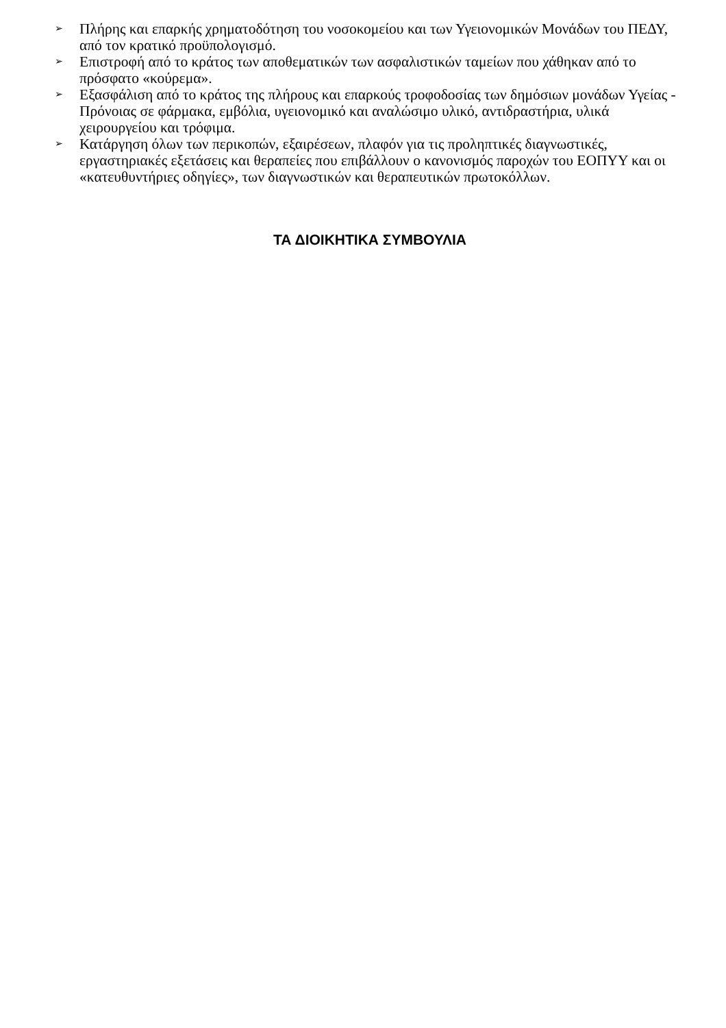➢ Πλήρης και επαρκής χρηματοδότηση του νοσοκομείου και των Υγειονομικών Μονάδων του ΠΕΔΥ, από τον κρατικό προϋπολογισμό.
➢ Επιστροφή από το κράτος των αποθεματικών των ασφαλιστικών ταμείων που χάθηκαν από το πρόσφατο «κούρεμα».
➢ Εξασφάλιση από το κράτος της πλήρους και επαρκούς τροφοδοσίας των δημόσιων μονάδων Υγείας - Πρόνοιας σε φάρμακα, εμβόλια, υγειονομικό και αναλώσιμο υλικό, αντιδραστήρια, υλικά χειρουργείου και τρόφιμα.
➢ Κατάργηση όλων των περικοπών, εξαιρέσεων, πλαφόν για τις προληπτικές διαγνωστικές, εργαστηριακές εξετάσεις και θεραπείες που επιβάλλουν ο κανονισμός παροχών του ΕΟΠΥΥ και οι «κατευθυντήριες οδηγίες», των διαγνωστικών και θεραπευτικών πρωτοκόλλων.
ΤΑ ΔΙΟΙΚΗΤΙΚΑ ΣΥΜΒΟΥΛΙΑ